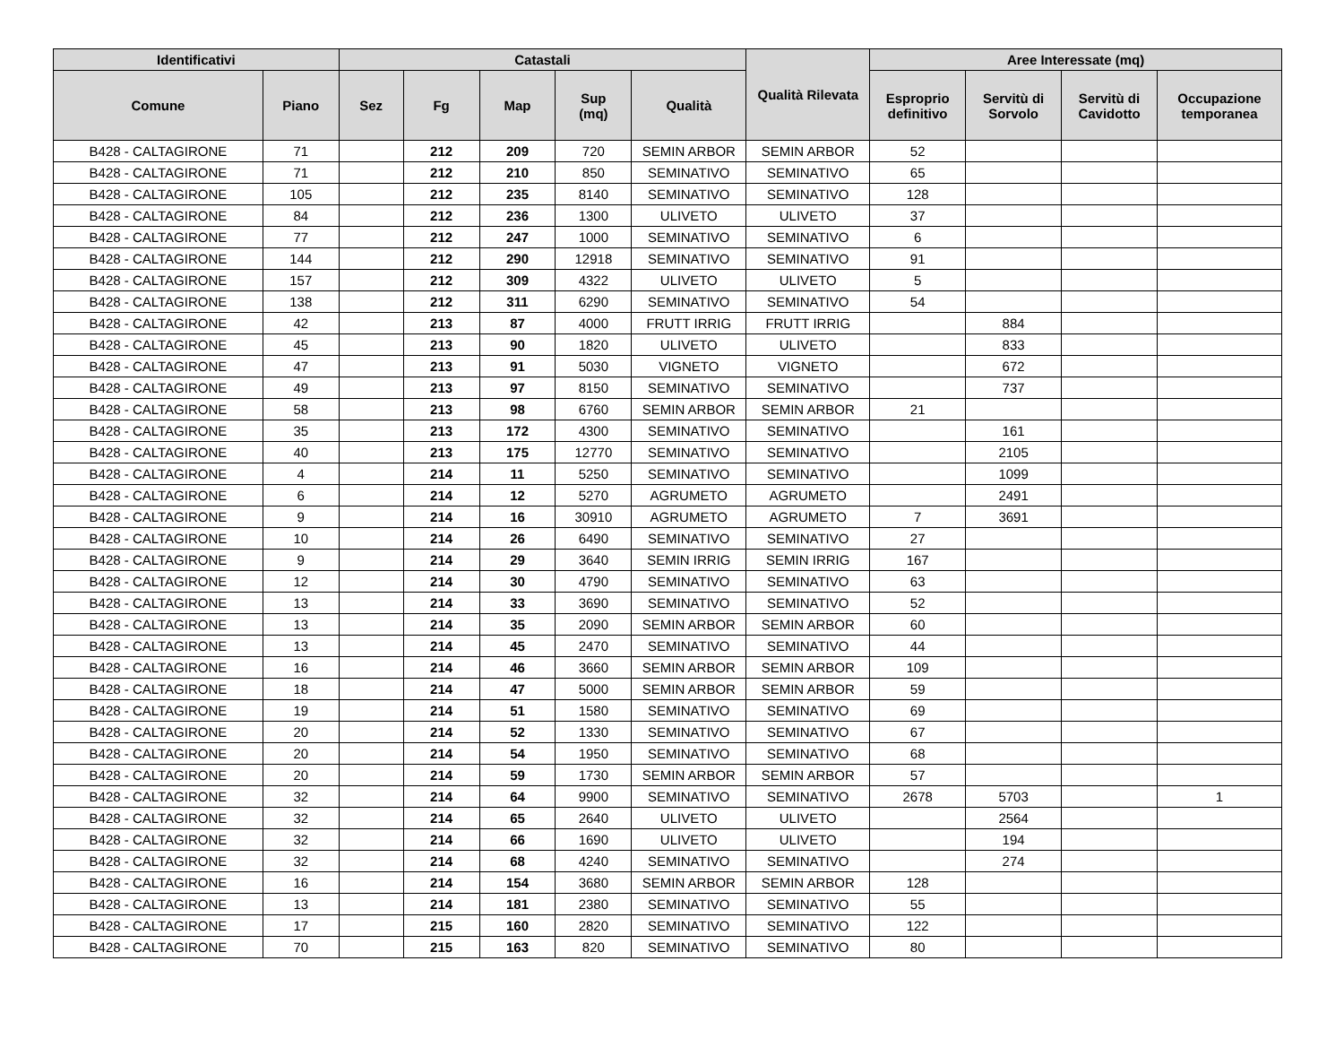| Identificativi | | Catastali | | | | | Qualità Rilevata | Aree Interessate (mq) | | | |
| --- | --- | --- | --- | --- | --- | --- | --- | --- | --- | --- | --- |
| Comune | Piano | Sez | Fg | Map | Sup (mq) | Qualità | | Esproprio definitivo | Servitù di Sorvolo | Servitù di Cavidotto | Occupazione temporanea |
| B428 - CALTAGIRONE | 71 | | 212 | 209 | 720 | SEMIN ARBOR | SEMIN ARBOR | 52 | | | |
| B428 - CALTAGIRONE | 71 | | 212 | 210 | 850 | SEMINATIVO | SEMINATIVO | 65 | | | |
| B428 - CALTAGIRONE | 105 | | 212 | 235 | 8140 | SEMINATIVO | SEMINATIVO | 128 | | | |
| B428 - CALTAGIRONE | 84 | | 212 | 236 | 1300 | ULIVETO | ULIVETO | 37 | | | |
| B428 - CALTAGIRONE | 77 | | 212 | 247 | 1000 | SEMINATIVO | SEMINATIVO | 6 | | | |
| B428 - CALTAGIRONE | 144 | | 212 | 290 | 12918 | SEMINATIVO | SEMINATIVO | 91 | | | |
| B428 - CALTAGIRONE | 157 | | 212 | 309 | 4322 | ULIVETO | ULIVETO | 5 | | | |
| B428 - CALTAGIRONE | 138 | | 212 | 311 | 6290 | SEMINATIVO | SEMINATIVO | 54 | | | |
| B428 - CALTAGIRONE | 42 | | 213 | 87 | 4000 | FRUTT IRRIG | FRUTT IRRIG | | 884 | | |
| B428 - CALTAGIRONE | 45 | | 213 | 90 | 1820 | ULIVETO | ULIVETO | | 833 | | |
| B428 - CALTAGIRONE | 47 | | 213 | 91 | 5030 | VIGNETO | VIGNETO | | 672 | | |
| B428 - CALTAGIRONE | 49 | | 213 | 97 | 8150 | SEMINATIVO | SEMINATIVO | | 737 | | |
| B428 - CALTAGIRONE | 58 | | 213 | 98 | 6760 | SEMIN ARBOR | SEMIN ARBOR | 21 | | | |
| B428 - CALTAGIRONE | 35 | | 213 | 172 | 4300 | SEMINATIVO | SEMINATIVO | | 161 | | |
| B428 - CALTAGIRONE | 40 | | 213 | 175 | 12770 | SEMINATIVO | SEMINATIVO | | 2105 | | |
| B428 - CALTAGIRONE | 4 | | 214 | 11 | 5250 | SEMINATIVO | SEMINATIVO | | 1099 | | |
| B428 - CALTAGIRONE | 6 | | 214 | 12 | 5270 | AGRUMETO | AGRUMETO | | 2491 | | |
| B428 - CALTAGIRONE | 9 | | 214 | 16 | 30910 | AGRUMETO | AGRUMETO | 7 | 3691 | | |
| B428 - CALTAGIRONE | 10 | | 214 | 26 | 6490 | SEMINATIVO | SEMINATIVO | 27 | | | |
| B428 - CALTAGIRONE | 9 | | 214 | 29 | 3640 | SEMIN IRRIG | SEMIN IRRIG | 167 | | | |
| B428 - CALTAGIRONE | 12 | | 214 | 30 | 4790 | SEMINATIVO | SEMINATIVO | 63 | | | |
| B428 - CALTAGIRONE | 13 | | 214 | 33 | 3690 | SEMINATIVO | SEMINATIVO | 52 | | | |
| B428 - CALTAGIRONE | 13 | | 214 | 35 | 2090 | SEMIN ARBOR | SEMIN ARBOR | 60 | | | |
| B428 - CALTAGIRONE | 13 | | 214 | 45 | 2470 | SEMINATIVO | SEMINATIVO | 44 | | | |
| B428 - CALTAGIRONE | 16 | | 214 | 46 | 3660 | SEMIN ARBOR | SEMIN ARBOR | 109 | | | |
| B428 - CALTAGIRONE | 18 | | 214 | 47 | 5000 | SEMIN ARBOR | SEMIN ARBOR | 59 | | | |
| B428 - CALTAGIRONE | 19 | | 214 | 51 | 1580 | SEMINATIVO | SEMINATIVO | 69 | | | |
| B428 - CALTAGIRONE | 20 | | 214 | 52 | 1330 | SEMINATIVO | SEMINATIVO | 67 | | | |
| B428 - CALTAGIRONE | 20 | | 214 | 54 | 1950 | SEMINATIVO | SEMINATIVO | 68 | | | |
| B428 - CALTAGIRONE | 20 | | 214 | 59 | 1730 | SEMIN ARBOR | SEMIN ARBOR | 57 | | | |
| B428 - CALTAGIRONE | 32 | | 214 | 64 | 9900 | SEMINATIVO | SEMINATIVO | 2678 | 5703 | | 1 |
| B428 - CALTAGIRONE | 32 | | 214 | 65 | 2640 | ULIVETO | ULIVETO | | 2564 | | |
| B428 - CALTAGIRONE | 32 | | 214 | 66 | 1690 | ULIVETO | ULIVETO | | 194 | | |
| B428 - CALTAGIRONE | 32 | | 214 | 68 | 4240 | SEMINATIVO | SEMINATIVO | | 274 | | |
| B428 - CALTAGIRONE | 16 | | 214 | 154 | 3680 | SEMIN ARBOR | SEMIN ARBOR | 128 | | | |
| B428 - CALTAGIRONE | 13 | | 214 | 181 | 2380 | SEMINATIVO | SEMINATIVO | 55 | | | |
| B428 - CALTAGIRONE | 17 | | 215 | 160 | 2820 | SEMINATIVO | SEMINATIVO | 122 | | | |
| B428 - CALTAGIRONE | 70 | | 215 | 163 | 820 | SEMINATIVO | SEMINATIVO | 80 | | | |